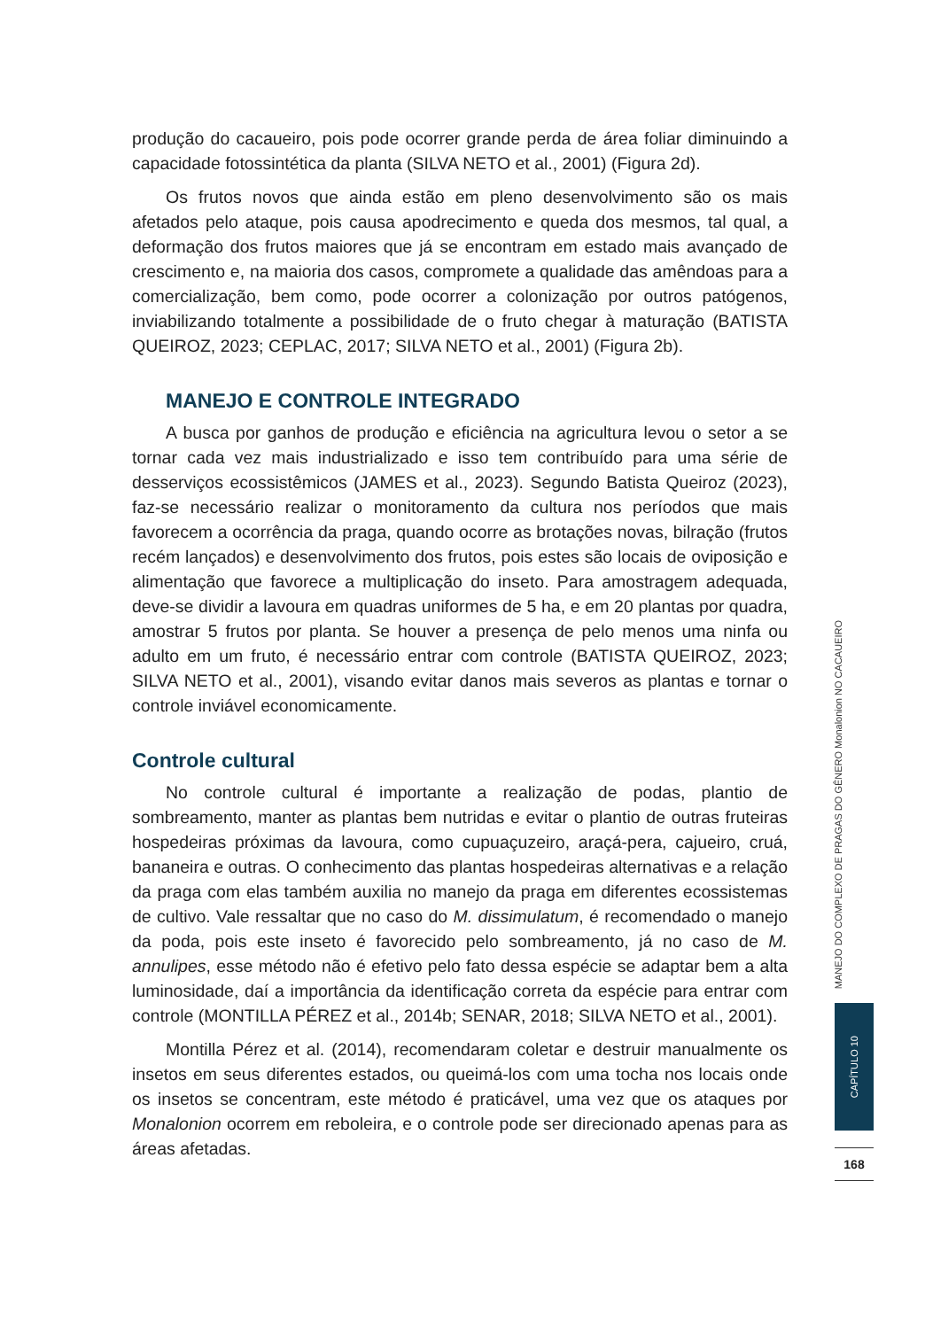produção do cacaueiro, pois pode ocorrer grande perda de área foliar diminuindo a capacidade fotossintética da planta (SILVA NETO et al., 2001) (Figura 2d).
Os frutos novos que ainda estão em pleno desenvolvimento são os mais afetados pelo ataque, pois causa apodrecimento e queda dos mesmos, tal qual, a deformação dos frutos maiores que já se encontram em estado mais avançado de crescimento e, na maioria dos casos, compromete a qualidade das amêndoas para a comercialização, bem como, pode ocorrer a colonização por outros patógenos, inviabilizando totalmente a possibilidade de o fruto chegar à maturação (BATISTA QUEIROZ, 2023; CEPLAC, 2017; SILVA NETO et al., 2001) (Figura 2b).
MANEJO E CONTROLE INTEGRADO
A busca por ganhos de produção e eficiência na agricultura levou o setor a se tornar cada vez mais industrializado e isso tem contribuído para uma série de desserviços ecossistêmicos (JAMES et al., 2023). Segundo Batista Queiroz (2023), faz-se necessário realizar o monitoramento da cultura nos períodos que mais favorecem a ocorrência da praga, quando ocorre as brotações novas, bilração (frutos recém lançados) e desenvolvimento dos frutos, pois estes são locais de oviposição e alimentação que favorece a multiplicação do inseto. Para amostragem adequada, deve-se dividir a lavoura em quadras uniformes de 5 ha, e em 20 plantas por quadra, amostrar 5 frutos por planta. Se houver a presença de pelo menos uma ninfa ou adulto em um fruto, é necessário entrar com controle (BATISTA QUEIROZ, 2023; SILVA NETO et al., 2001), visando evitar danos mais severos as plantas e tornar o controle inviável economicamente.
Controle cultural
No controle cultural é importante a realização de podas, plantio de sombreamento, manter as plantas bem nutridas e evitar o plantio de outras fruteiras hospedeiras próximas da lavoura, como cupuaçuzeiro, araçá-pera, cajueiro, cruá, bananeira e outras. O conhecimento das plantas hospedeiras alternativas e a relação da praga com elas também auxilia no manejo da praga em diferentes ecossistemas de cultivo. Vale ressaltar que no caso do M. dissimulatum, é recomendado o manejo da poda, pois este inseto é favorecido pelo sombreamento, já no caso de M. annulipes, esse método não é efetivo pelo fato dessa espécie se adaptar bem a alta luminosidade, daí a importância da identificação correta da espécie para entrar com controle (MONTILLA PÉREZ et al., 2014b; SENAR, 2018; SILVA NETO et al., 2001).
Montilla Pérez et al. (2014), recomendaram coletar e destruir manualmente os insetos em seus diferentes estados, ou queimá-los com uma tocha nos locais onde os insetos se concentram, este método é praticável, uma vez que os ataques por Monalonion ocorrem em reboleira, e o controle pode ser direcionado apenas para as áreas afetadas.
MANEJO DO COMPLEXO DE PRAGAS DO GÊNERO Monalonion NO CACAUEIRO
CAPÍTULO 10
168